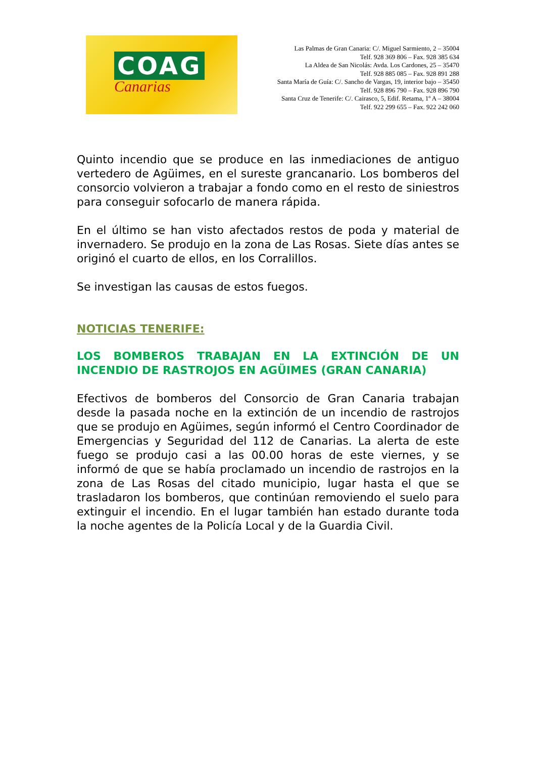COAG
Canarias
Las Palmas de Gran Canaria: C/. Miguel Sarmiento, 2 – 35004
Telf. 928 369 806 – Fax. 928 385 634
La Aldea de San Nicolás: Avda. Los Cardones, 25 – 35470
Telf. 928 885 085 – Fax. 928 891 288
Santa María de Guía: C/. Sancho de Vargas, 19, interior bajo – 35450
Telf. 928 896 790 – Fax. 928 896 790
Santa Cruz de Tenerife: C/. Cairasco, 5, Edif. Retama, 1º A – 38004
Telf. 922 299 655 – Fax. 922 242 060
Quinto incendio que se produce en las inmediaciones de antiguo vertedero de Agüimes, en el sureste grancanario. Los bomberos del consorcio volvieron a trabajar a fondo como en el resto de siniestros para conseguir sofocarlo de manera rápida.
En el último se han visto afectados restos de poda y material de invernadero. Se produjo en la zona de Las Rosas. Siete días antes se originó el cuarto de ellos, en los Corralillos.
Se investigan las causas de estos fuegos.
NOTICIAS TENERIFE:
LOS BOMBEROS TRABAJAN EN LA EXTINCIÓN DE UN INCENDIO DE RASTROJOS EN AGÜIMES (GRAN CANARIA)
Efectivos de bomberos del Consorcio de Gran Canaria trabajan desde la pasada noche en la extinción de un incendio de rastrojos que se produjo en Agüimes, según informó el Centro Coordinador de Emergencias y Seguridad del 112 de Canarias. La alerta de este fuego se produjo casi a las 00.00 horas de este viernes, y se informó de que se había proclamado un incendio de rastrojos en la zona de Las Rosas del citado municipio, lugar hasta el que se trasladaron los bomberos, que continúan removiendo el suelo para extinguir el incendio. En el lugar también han estado durante toda la noche agentes de la Policía Local y de la Guardia Civil.